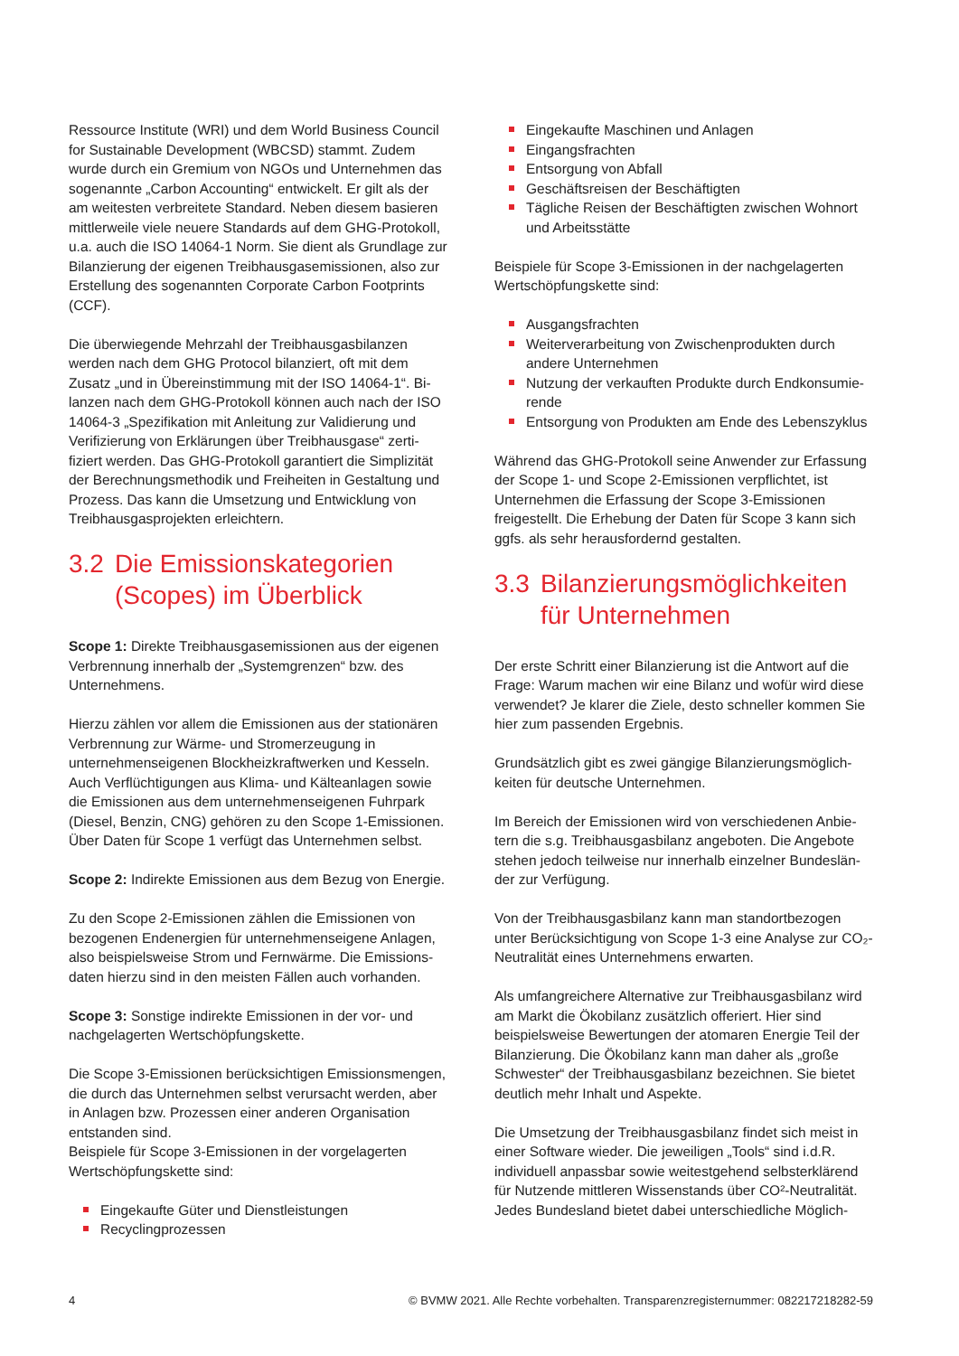Ressource Institute (WRI) und dem World Business Council for Sustainable Development (WBCSD) stammt. Zudem wurde durch ein Gremium von NGOs und Unternehmen das sogenannte „Carbon Accounting“ entwickelt. Er gilt als der am weitesten verbreitete Standard. Neben diesem basieren mittlerweile viele neuere Standards auf dem GHG-Proto­koll, u.a. auch die ISO 14064-1 Norm. Sie dient als Grund­lage zur Bilanzierung der eigenen Treibhausgasemissionen, also zur Erstellung des sogenannten Corporate Carbon Footprints (CCF).
Die überwiegende Mehrzahl der Treibhausgasbilanzen werden nach dem GHG Protocol bilanziert, oft mit dem Zusatz „und in Übereinstimmung mit der ISO 14064-1“. Bi­lanzen nach dem GHG-Protokoll können auch nach der ISO 14064-3 „Spezifikation mit Anleitung zur Validierung und Verifizierung von Erklärungen über Treibhausgase“ zerti­fiziert werden. Das GHG-Protokoll garantiert die Simplizität der Berechnungsmethodik und Freiheiten in Gestaltung und Prozess. Das kann die Umsetzung und Entwicklung von Treibhausgasprojekten erleichtern.
3.2 Die Emissionskategorien (Scopes) im Überblick
Scope 1: Direkte Treibhausgasemissionen aus der eigenen Verbrennung innerhalb der „Systemgrenzen“ bzw. des Unternehmens.
Hierzu zählen vor allem die Emissionen aus der statio­nären Verbrennung zur Wärme- und Stromerzeugung in unternehmenseigenen Blockheizkraftwerken und Kesseln. Auch Verflüchtigungen aus Klima- und Kälteanlagen sowie die Emissionen aus dem unternehmenseigenen Fuhrpark (Diesel, Benzin, CNG) gehören zu den Scope 1-Emissionen. Über Daten für Scope 1 verfügt das Unternehmen selbst.
Scope 2: Indirekte Emissionen aus dem Bezug von Energie.
Zu den Scope 2-Emissionen zählen die Emissionen von bezogenen Endenergien für unternehmenseigene Anlagen, also beispielsweise Strom und Fernwärme. Die Emissions­daten hierzu sind in den meisten Fällen auch vorhanden.
Scope 3: Sonstige indirekte Emissionen in der vor- und nachgelagerten Wertschöpfungskette.
Die Scope 3-Emissionen berücksichtigen Emissionsmen­gen, die durch das Unternehmen selbst verursacht werden, aber in Anlagen bzw. Prozessen einer anderen Organisa­tion entstanden sind.
Beispiele für Scope 3-Emissionen in der vorgelagerten Wertschöpfungskette sind:
Eingekaufte Güter und Dienstleistungen
Recyclingprozessen
Eingekaufte Maschinen und Anlagen
Eingangsfrachten
Entsorgung von Abfall
Geschäftsreisen der Beschäftigten
Tägliche Reisen der Beschäftigten zwischen Wohnort und Arbeitsstätte
Beispiele für Scope 3-Emissionen in der nachgelagerten Wertschöpfungskette sind:
Ausgangsfrachten
Weiterverarbeitung von Zwischenprodukten durch andere Unternehmen
Nutzung der verkauften Produkte durch Endkonsumie­rende
Entsorgung von Produkten am Ende des Lebenszyklus
Während das GHG-Protokoll seine Anwender zur Erfas­sung der Scope 1- und Scope 2-Emissionen verpflichtet, ist Unternehmen die Erfassung der Scope 3-Emissionen freigestellt. Die Erhebung der Daten für Scope 3 kann sich ggfs. als sehr herausfordernd gestalten.
3.3 Bilanzierungsmöglichkeiten für Unternehmen
Der erste Schritt einer Bilanzierung ist die Antwort auf die Frage: Warum machen wir eine Bilanz und wofür wird diese verwendet? Je klarer die Ziele, desto schneller kommen Sie hier zum passenden Ergebnis.
Grundsätzlich gibt es zwei gängige Bilanzierungsmöglich­keiten für deutsche Unternehmen.
Im Bereich der Emissionen wird von verschiedenen Anbie­tern die s.g. Treibhausgasbilanz angeboten. Die Angebote stehen jedoch teilweise nur innerhalb einzelner Bundeslän­der zur Verfügung.
Von der Treibhausgasbilanz kann man standortbezogen unter Berücksichtigung von Scope 1-3 eine Analyse zur CO₂-Neutralität eines Unternehmens erwarten.
Als umfangreichere Alternative zur Treibhausgasbilanz wird am Markt die Ökobilanz zusätzlich offeriert. Hier sind beispielsweise Bewertungen der atomaren Energie Teil der Bilanzierung. Die Ökobilanz kann man daher als „große Schwester“ der Treibhausgasbilanz bezeichnen. Sie bietet deutlich mehr Inhalt und Aspekte.
Die Umsetzung der Treibhausgasbilanz findet sich meist in einer Software wieder. Die jeweiligen „Tools“ sind i.d.R. individuell anpassbar sowie weitestgehend selbsterklärend für Nutzende mittleren Wissenstands über CO²-Neutralität. Jedes Bundesland bietet dabei unterschiedliche Möglich-
4 © BVMW 2021. Alle Rechte vorbehalten. Transparenzregisternummer: 082217218282-59